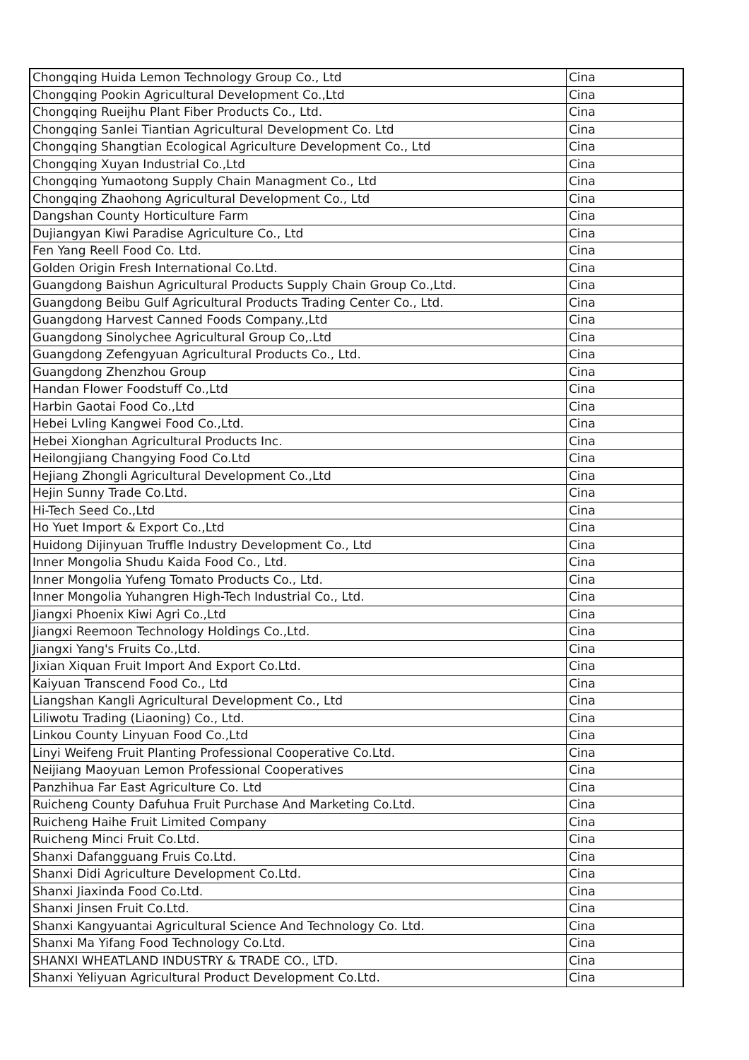| Chongqing Huida Lemon Technology Group Co., Ltd | Cina |
| Chongqing Pookin Agricultural Development Co.,Ltd | Cina |
| Chongqing Rueijhu Plant Fiber Products Co., Ltd. | Cina |
| Chongqing Sanlei Tiantian Agricultural Development Co. Ltd | Cina |
| Chongqing Shangtian Ecological Agriculture Development Co., Ltd | Cina |
| Chongqing Xuyan Industrial Co.,Ltd | Cina |
| Chongqing Yumaotong Supply Chain Managment Co., Ltd | Cina |
| Chongqing Zhaohong Agricultural Development Co., Ltd | Cina |
| Dangshan County Horticulture Farm | Cina |
| Dujiangyan Kiwi Paradise Agriculture Co., Ltd | Cina |
| Fen Yang Reell Food Co. Ltd. | Cina |
| Golden Origin Fresh International Co.Ltd. | Cina |
| Guangdong Baishun Agricultural Products Supply Chain Group Co.,Ltd. | Cina |
| Guangdong Beibu Gulf Agricultural Products Trading Center Co., Ltd. | Cina |
| Guangdong Harvest Canned Foods Company.,Ltd | Cina |
| Guangdong Sinolychee Agricultural Group Co,.Ltd | Cina |
| Guangdong Zefengyuan Agricultural Products Co., Ltd. | Cina |
| Guangdong Zhenzhou Group | Cina |
| Handan Flower Foodstuff Co.,Ltd | Cina |
| Harbin Gaotai Food Co.,Ltd | Cina |
| Hebei Lvling Kangwei Food Co.,Ltd. | Cina |
| Hebei Xionghan Agricultural Products Inc. | Cina |
| Heilongjiang Changying Food Co.Ltd | Cina |
| Hejiang Zhongli Agricultural Development Co.,Ltd | Cina |
| Hejin Sunny Trade Co.Ltd. | Cina |
| Hi-Tech Seed Co.,Ltd | Cina |
| Ho Yuet Import & Export Co.,Ltd | Cina |
| Huidong Dijinyuan Truffle Industry Development Co., Ltd | Cina |
| Inner Mongolia Shudu Kaida Food Co., Ltd. | Cina |
| Inner Mongolia Yufeng Tomato Products Co., Ltd. | Cina |
| Inner Mongolia Yuhangren High-Tech Industrial Co., Ltd. | Cina |
| Jiangxi Phoenix Kiwi Agri Co.,Ltd | Cina |
| Jiangxi Reemoon Technology Holdings Co.,Ltd. | Cina |
| Jiangxi Yang's Fruits Co.,Ltd. | Cina |
| Jixian Xiquan Fruit Import And Export Co.Ltd. | Cina |
| Kaiyuan Transcend Food Co., Ltd | Cina |
| Liangshan Kangli Agricultural Development Co., Ltd | Cina |
| Liliwotu Trading (Liaoning) Co., Ltd. | Cina |
| Linkou County Linyuan Food Co.,Ltd | Cina |
| Linyi Weifeng Fruit Planting Professional Cooperative Co.Ltd. | Cina |
| Neijiang Maoyuan Lemon Professional Cooperatives | Cina |
| Panzhihua Far East Agriculture Co. Ltd | Cina |
| Ruicheng County Dafuhua Fruit Purchase And Marketing Co.Ltd. | Cina |
| Ruicheng Haihe Fruit Limited Company | Cina |
| Ruicheng Minci Fruit Co.Ltd. | Cina |
| Shanxi Dafangguang Fruis Co.Ltd. | Cina |
| Shanxi Didi Agriculture Development Co.Ltd. | Cina |
| Shanxi Jiaxinda Food Co.Ltd. | Cina |
| Shanxi Jinsen Fruit Co.Ltd. | Cina |
| Shanxi Kangyuantai Agricultural Science And Technology Co. Ltd. | Cina |
| Shanxi Ma Yifang Food Technology Co.Ltd. | Cina |
| SHANXI WHEATLAND INDUSTRY & TRADE CO., LTD. | Cina |
| Shanxi Yeliyuan Agricultural Product Development Co.Ltd. | Cina |